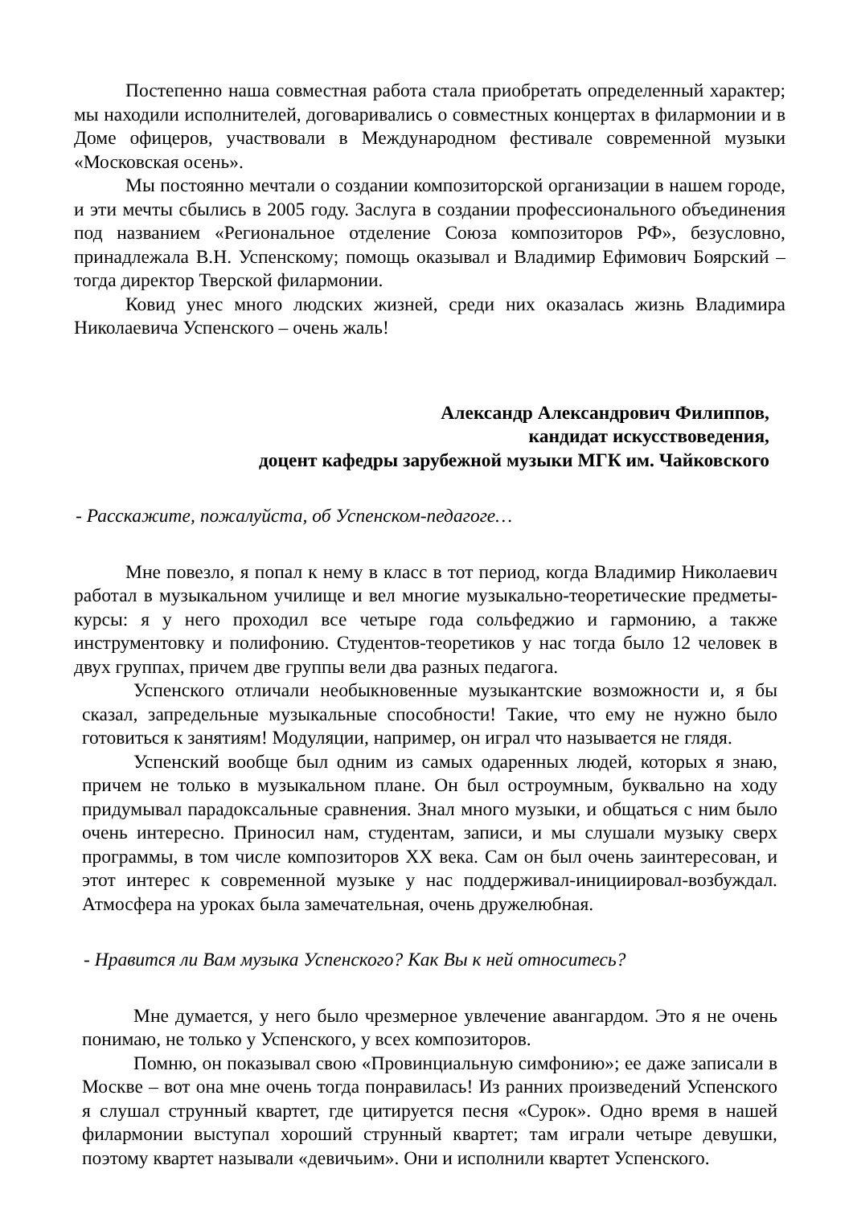Постепенно наша совместная работа стала приобретать определенный характер; мы находили исполнителей, договаривались о совместных концертах в филармонии и в Доме офицеров, участвовали в Международном фестивале современной музыки «Московская осень».
Мы постоянно мечтали о создании композиторской организации в нашем городе, и эти мечты сбылись в 2005 году. Заслуга в создании профессионального объединения под названием «Региональное отделение Союза композиторов РФ», безусловно, принадлежала В.Н. Успенскому; помощь оказывал и Владимир Ефимович Боярский – тогда директор Тверской филармонии.
Ковид унес много людских жизней, среди них оказалась жизнь Владимира Николаевича Успенского – очень жаль!
Александр Александрович Филиппов,
кандидат искусствоведения,
доцент кафедры зарубежной музыки МГК им. Чайковского
- Расскажите, пожалуйста, об Успенском-педагоге…
Мне повезло, я попал к нему в класс в тот период, когда Владимир Николаевич работал в музыкальном училище и вел многие музыкально-теоретические предметы-курсы: я у него проходил все четыре года сольфеджио и гармонию, а также инструментовку и полифонию. Студентов-теоретиков у нас тогда было 12 человек в двух группах, причем две группы вели два разных педагога.
Успенского отличали необыкновенные музыкантские возможности и, я бы сказал, запредельные музыкальные способности! Такие, что ему не нужно было готовиться к занятиям! Модуляции, например, он играл что называется не глядя.
Успенский вообще был одним из самых одаренных людей, которых я знаю, причем не только в музыкальном плане. Он был остроумным, буквально на ходу придумывал парадоксальные сравнения. Знал много музыки, и общаться с ним было очень интересно. Приносил нам, студентам, записи, и мы слушали музыку сверх программы, в том числе композиторов XX века. Сам он был очень заинтересован, и этот интерес к современной музыке у нас поддерживал-инициировал-возбуждал. Атмосфера на уроках была замечательная, очень дружелюбная.
- Нравится ли Вам музыка Успенского? Как Вы к ней относитесь?
Мне думается, у него было чрезмерное увлечение авангардом. Это я не очень понимаю, не только у Успенского, у всех композиторов.
Помню, он показывал свою «Провинциальную симфонию»; ее даже записали в Москве – вот она мне очень тогда понравилась! Из ранних произведений Успенского я слушал струнный квартет, где цитируется песня «Сурок». Одно время в нашей филармонии выступал хороший струнный квартет; там играли четыре девушки, поэтому квартет называли «девичьим». Они и исполнили квартет Успенского.